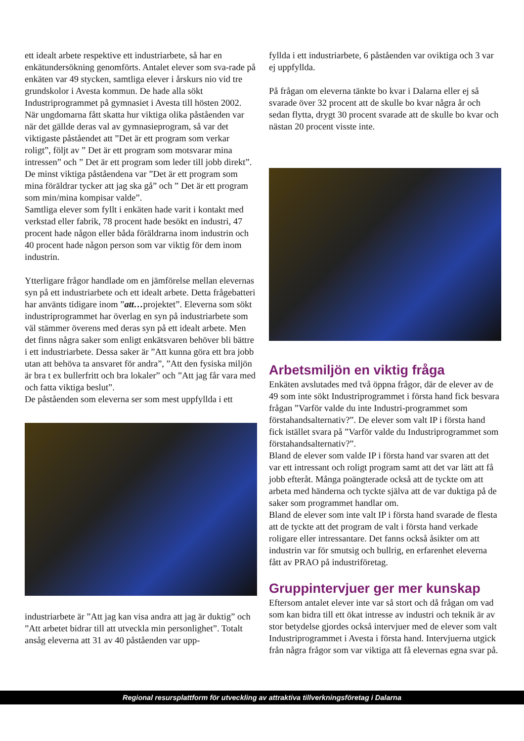ett idealt arbete respektive ett industriarbete, så har en enkätundersökning genomförts. Antalet elever som sva-rade på enkäten var 49 stycken, samtliga elever i årskurs nio vid tre grundskolor i Avesta kommun. De hade alla sökt Industriprogrammet på gymnasiet i Avesta till hösten 2002.
När ungdomarna fått skatta hur viktiga olika påståenden var när det gällde deras val av gymnasieprogram, så var det viktigaste påståendet att ”Det är ett program som verkar roligt”, följt av ” Det är ett program som motsvarar mina intressen” och ” Det är ett program som leder till jobb direkt”. De minst viktiga påståendena var ”Det är ett program som mina föräldrar tycker att jag ska gå” och ” Det är ett program som min/mina kompisar valde”.
Samtliga elever som fyllt i enkäten hade varit i kontakt med verkstad eller fabrik, 78 procent hade besökt en industri, 47 procent hade någon eller båda föräldrarna inom industrin och 40 procent hade någon person som var viktig för dem inom industrin.
Ytterligare frågor handlade om en jämförelse mellan elevernas syn på ett industriarbete och ett idealt arbete. Detta frågebatteri har använts tidigare inom ”att…projektet”. Eleverna som sökt industriprogrammet har överlag en syn på industriarbete som väl stämmer överens med deras syn på ett idealt arbete. Men det finns några saker som enligt enkätsvaren behöver bli bättre i ett industriarbete. Dessa saker är ”Att kunna göra ett bra jobb utan att behöva ta ansvaret för andra”, ”Att den fysiska miljön är bra t ex bullerfritt och bra lokaler” och ”Att jag får vara med och fatta viktiga beslut”.
De påståenden som eleverna ser som mest uppfyllda i ett
industriarbete är ”Att jag kan visa andra att jag är duktig” och ”Att arbetet bidrar till att utveckla min personlighet”. Totalt ansåg eleverna att 31 av 40 påståenden var upp-
fyllda i ett industriarbete, 6 påståenden var oviktiga och 3 var ej uppfyllda.
På frågan om eleverna tänkte bo kvar i Dalarna eller ej så svarade över 32 procent att de skulle bo kvar några år och sedan flytta, drygt 30 procent svarade att de skulle bo kvar och nästan 20 procent visste inte.
Arbetsmiljön en viktig fråga
Enkäten avslutades med två öppna frågor, där de elever av de 49 som inte sökt Industriprogrammet i första hand fick besvara frågan ”Varför valde du inte Industri-programmet som förstahandsalternativ?”. De elever som valt IP i första hand fick istället svara på ”Varför valde du Industriprogrammet som förstahandsalternativ?”.
Bland de elever som valde IP i första hand var svaren att det var ett intressant och roligt program samt att det var lätt att få jobb efteråt. Många poängterade också att de tyckte om att arbeta med händerna och tyckte själva att de var duktiga på de saker som programmet handlar om.
Bland de elever som inte valt IP i första hand svarade de flesta att de tyckte att det program de valt i första hand verkade roligare eller intressantare. Det fanns också åsikter om att industrin var för smutsig och bullrig, en erfarenhet eleverna fått av PRAO på industriföretag.
Gruppintervjuer ger mer kunskap
Eftersom antalet elever inte var så stort och då frågan om vad som kan bidra till ett ökat intresse av industri och teknik är av stor betydelse gjordes också intervjuer med de elever som valt Industriprogrammet i Avesta i första hand. Intervjuerna utgick från några frågor som var viktiga att få elevernas egna svar på.
Regional resursplattform för utveckling av attraktiva tillverkningsföretag i Dalarna